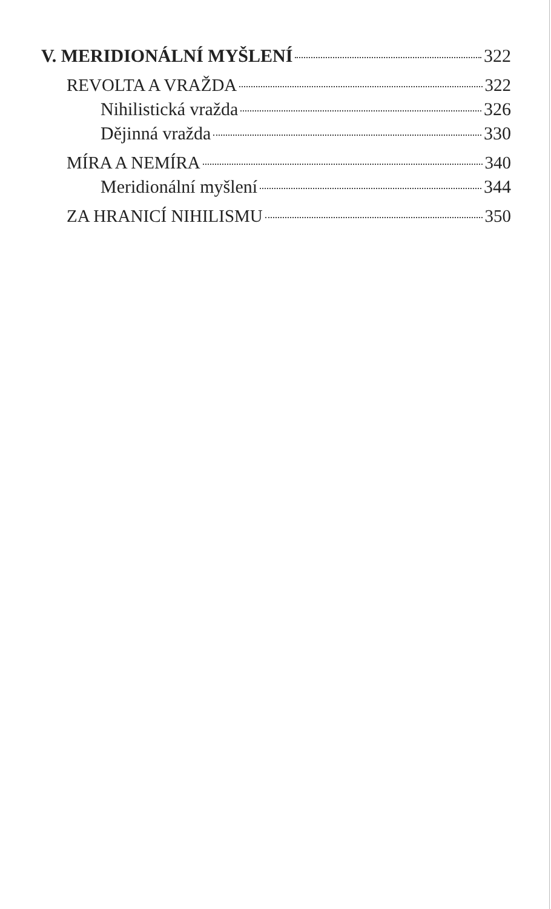V. MERIDIONÁLNÍ MYŠLENÍ 322
REVOLTA A VRAŽDA 322
Nihilistická vražda 326
Dějinná vražda 330
MÍRA A NEMÍRA 340
Meridionální myšlení 344
ZA HRANICÍ NIHILISMU 350